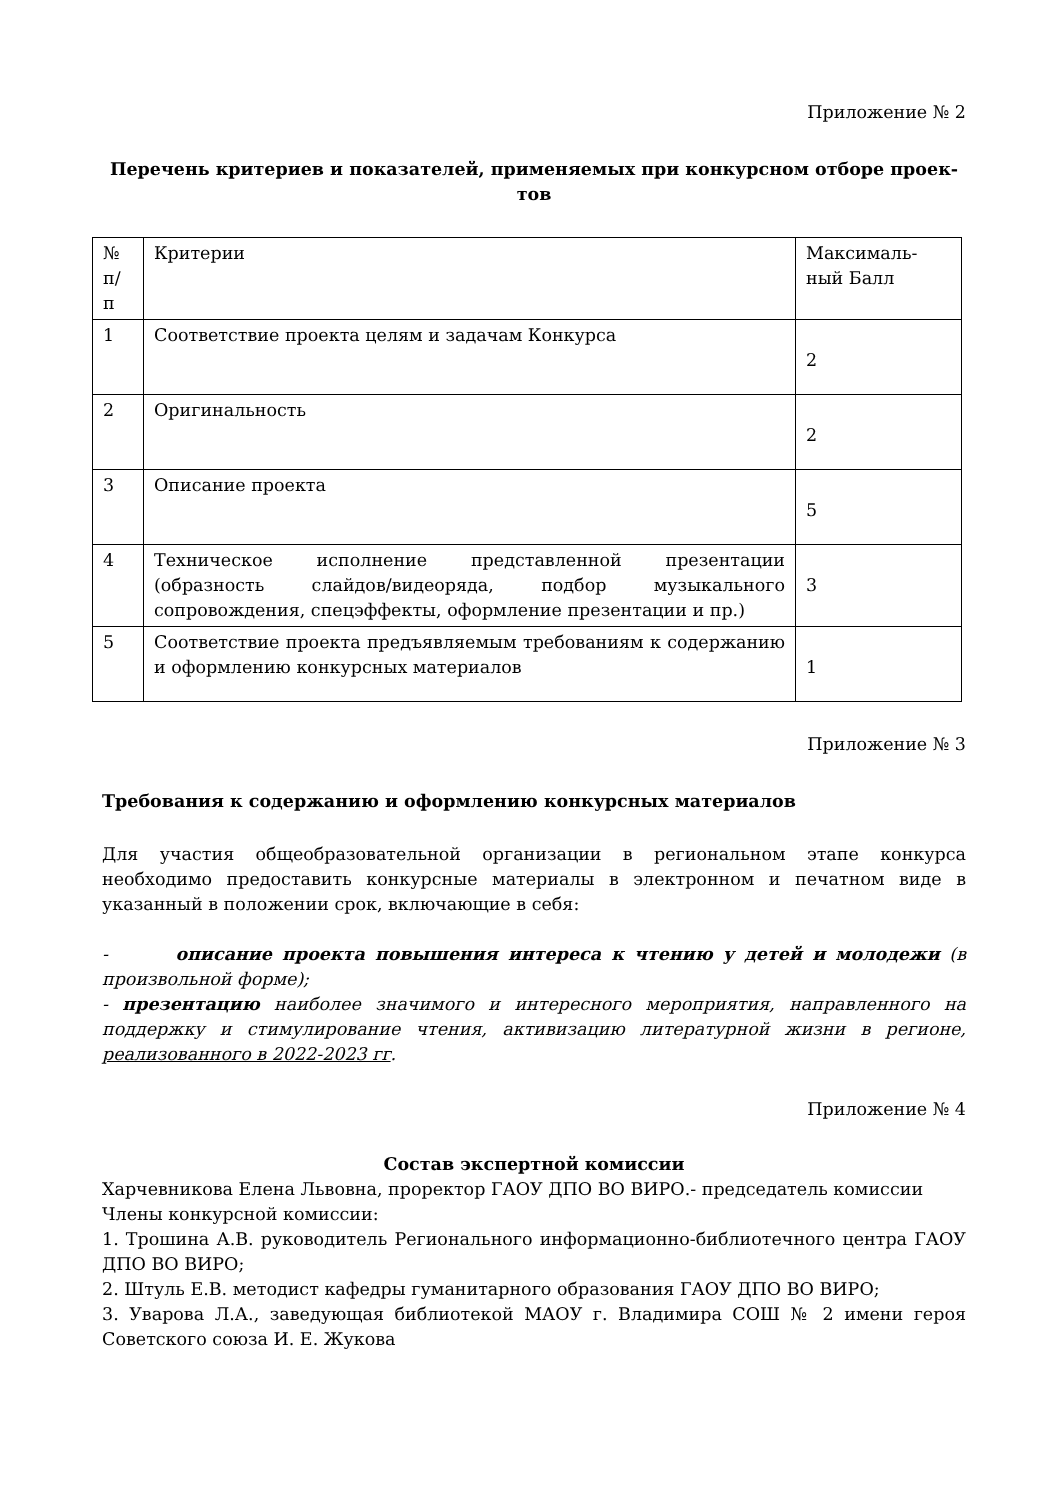Приложение № 2
Перечень критериев и показателей, применяемых при конкурсном отборе проек-
тов
| № п/ п | Критерии | Максималь-ный Балл |
| 1 | Соответствие проекта целям и задачам Конкурса | 2 |
| 2 | Оригинальность | 2 |
| 3 | Описание проекта | 5 |
| 4 | Техническое исполнение представленной презентации (образность слайдов/видеоряда, подбор музыкального сопровождения, спецэффекты, оформление презентации и пр.) | 3 |
| 5 | Соответствие проекта предъявляемым требованиям к содержанию и оформлению конкурсных материалов | 1 |
Приложение № 3
Требования к содержанию и оформлению конкурсных материалов
Для участия общеобразовательной организации в региональном этапе конкурса необходимо предоставить конкурсные материалы в электронном и печатном виде в указанный в положении срок, включающие в себя:
- описание проекта повышения интереса к чтению у детей и молодежи (в произвольной форме);
- презентацию наиболее значимого и интересного мероприятия, направленного на поддержку и стимулирование чтения, активизацию литературной жизни в регионе, реализованного в 2022-2023 гг.
Приложение № 4
Состав экспертной комиссии
Харчевникова Елена Львовна, проректор ГАОУ ДПО ВО ВИРО.- председатель комиссии
Члены конкурсной комиссии:
1. Трошина А.В. руководитель Регионального информационно-библиотечного центра ГАОУ ДПО ВО ВИРО;
2. Штуль Е.В. методист кафедры гуманитарного образования ГАОУ ДПО ВО ВИРО;
3. Уварова Л.А., заведующая библиотекой МАОУ г. Владимира СОШ № 2 имени героя Советского союза И. Е. Жукова